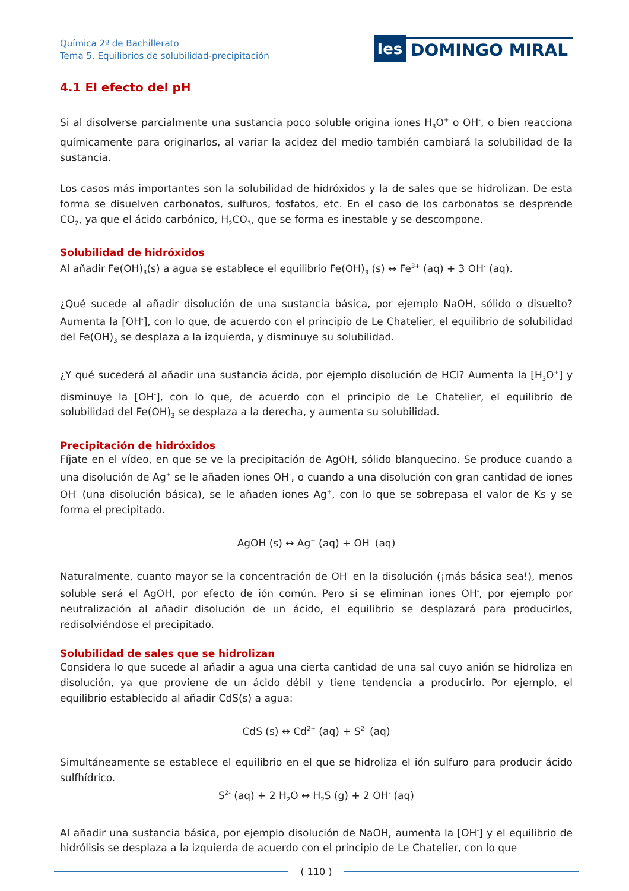Química 2º de Bachillerato
Tema 5. Equilibrios de solubilidad-precipitación
Ies DOMINGO MIRAL
4.1 El efecto del pH
Si al disolverse parcialmente una sustancia poco soluble origina iones H<sub>3</sub>O<sup>+</sup> o OH<sup>-</sup>, o bien reacciona químicamente para originarlos, al variar la acidez del medio también cambiará la solubilidad de la sustancia.
Los casos más importantes son la solubilidad de hidróxidos y la de sales que se hidrolizan. De esta forma se disuelven carbonatos, sulfuros, fosfatos, etc. En el caso de los carbonatos se desprende CO<sub>2</sub>, ya que el ácido carbónico, H<sub>2</sub>CO<sub>3</sub>, que se forma es inestable y se descompone.
Solubilidad de hidróxidos
Al añadir Fe(OH)<sub>3</sub>(s) a agua se establece el equilibrio Fe(OH)<sub>3</sub> (s) ↔ Fe<sup>3+</sup> (aq) + 3 OH<sup>-</sup> (aq).
¿Qué sucede al añadir disolución de una sustancia básica, por ejemplo NaOH, sólido o disuelto? Aumenta la [OH<sup>-</sup>], con lo que, de acuerdo con el principio de Le Chatelier, el equilibrio de solubilidad del Fe(OH)<sub>3</sub> se desplaza a la izquierda, y disminuye su solubilidad.
¿Y qué sucederá al añadir una sustancia ácida, por ejemplo disolución de HCl? Aumenta la [H<sub>3</sub>O<sup>+</sup>] y disminuye la [OH<sup>-</sup>], con lo que, de acuerdo con el principio de Le Chatelier, el equilibrio de solubilidad del Fe(OH)<sub>3</sub> se desplaza a la derecha, y aumenta su solubilidad.
Precipitación de hidróxidos
Fíjate en el vídeo, en que se ve la precipitación de AgOH, sólido blanquecino. Se produce cuando a una disolución de Ag<sup>+</sup> se le añaden iones OH<sup>-</sup>, o cuando a una disolución con gran cantidad de iones OH<sup>-</sup> (una disolución básica), se le añaden iones Ag<sup>+</sup>, con lo que se sobrepasa el valor de Ks y se forma el precipitado.
AgOH (s) ↔ Ag<sup>+</sup> (aq) + OH<sup>-</sup> (aq)
Naturalmente, cuanto mayor se la concentración de OH<sup>-</sup> en la disolución (¡más básica sea!), menos soluble será el AgOH, por efecto de ión común. Pero si se eliminan iones OH<sup>-</sup>, por ejemplo por neutralización al añadir disolución de un ácido, el equilibrio se desplazará para producirlos, redisolviéndose el precipitado.
Solubilidad de sales que se hidrolizan
Considera lo que sucede al añadir a agua una cierta cantidad de una sal cuyo anión se hidroliza en disolución, ya que proviene de un ácido débil y tiene tendencia a producirlo. Por ejemplo, el equilibrio establecido al añadir CdS(s) a agua:
CdS (s) ↔ Cd<sup>2+</sup> (aq) + S<sup>2-</sup> (aq)
Simultáneamente se establece el equilibrio en el que se hidroliza el ión sulfuro para producir ácido sulfhídrico.
S<sup>2-</sup> (aq) + 2 H<sub>2</sub>O ↔ H<sub>2</sub>S (g) + 2 OH<sup>-</sup> (aq)
Al añadir una sustancia básica, por ejemplo disolución de NaOH, aumenta la [OH<sup>-</sup>] y el equilibrio de hidrólisis se desplaza a la izquierda de acuerdo con el principio de Le Chatelier, con lo que
( 110 )